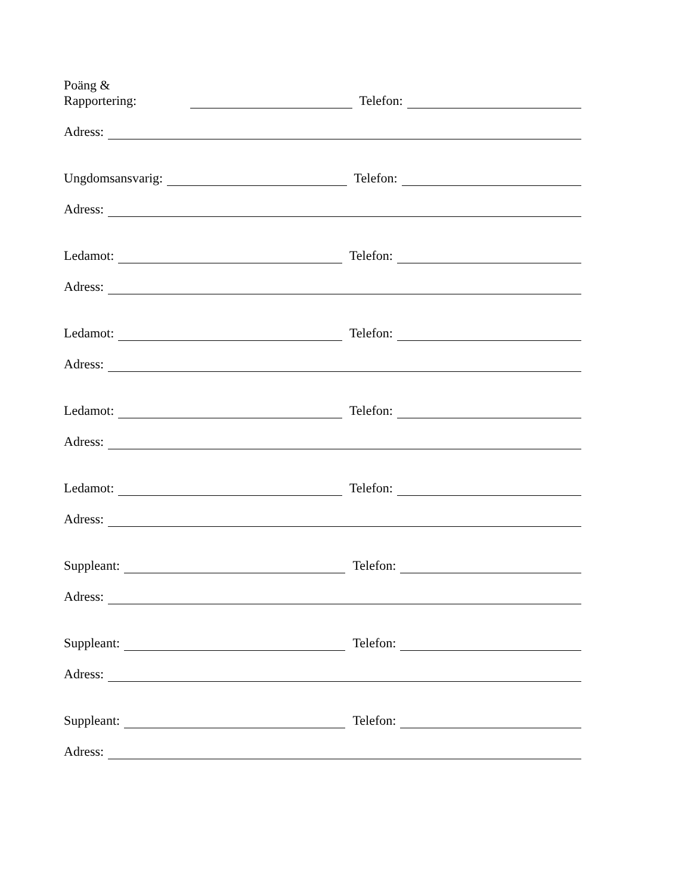Poäng & Rapportering: Telefon:
Adress:
Ungdomsansvarig: Telefon:
Adress:
Ledamot: Telefon:
Adress:
Ledamot: Telefon:
Adress:
Ledamot: Telefon:
Adress:
Ledamot: Telefon:
Adress:
Suppleant: Telefon:
Adress:
Suppleant: Telefon:
Adress:
Suppleant: Telefon:
Adress: